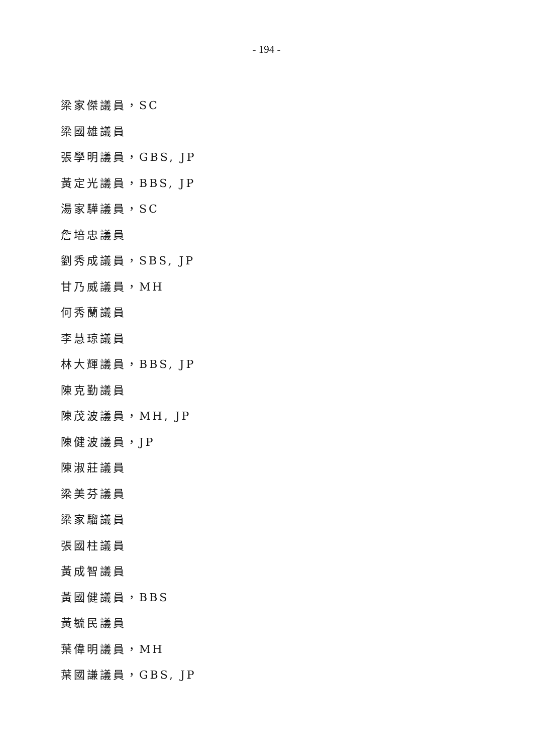- 194 -
梁家傑議員，SC
梁國雄議員
張學明議員，GBS, JP
黃定光議員，BBS, JP
湯家驊議員，SC
詹培忠議員
劉秀成議員，SBS, JP
甘乃威議員，MH
何秀蘭議員
李慧琼議員
林大輝議員，BBS, JP
陳克勤議員
陳茂波議員，MH, JP
陳健波議員，JP
陳淑莊議員
梁美芬議員
梁家騮議員
張國柱議員
黃成智議員
黃國健議員，BBS
黃毓民議員
葉偉明議員，MH
葉國謙議員，GBS, JP